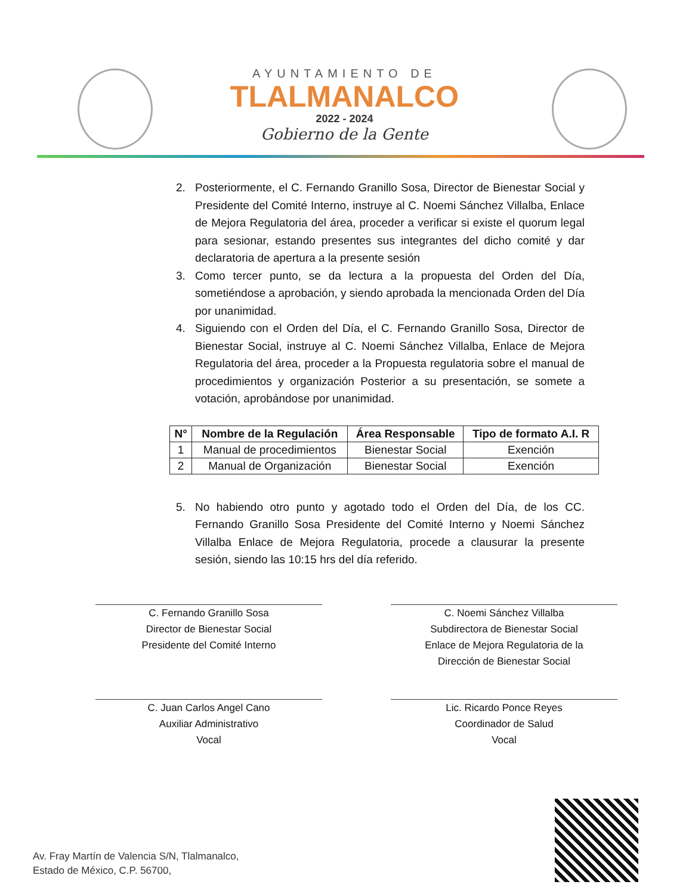AYUNTAMIENTO DE
TLALMANALCO
2022 - 2024
Gobierno de la Gente
2. Posteriormente, el C. Fernando Granillo Sosa, Director de Bienestar Social y Presidente del Comité Interno, instruye al C. Noemi Sánchez Villalba, Enlace de Mejora Regulatoria del área, proceder a verificar si existe el quorum legal para sesionar, estando presentes sus integrantes del dicho comité y dar declaratoria de apertura a la presente sesión
3. Como tercer punto, se da lectura a la propuesta del Orden del Día, sometiéndose a aprobación, y siendo aprobada la mencionada Orden del Día por unanimidad.
4. Siguiendo con el Orden del Día, el C. Fernando Granillo Sosa, Director de Bienestar Social, instruye al C. Noemi Sánchez Villalba, Enlace de Mejora Regulatoria del área, proceder a la Propuesta regulatoria sobre el manual de procedimientos y organización Posterior a su presentación, se somete a votación, aprobándose por unanimidad.
| N° | Nombre de la Regulación | Área Responsable | Tipo de formato A.I. R |
| --- | --- | --- | --- |
| 1 | Manual de procedimientos | Bienestar Social | Exención |
| 2 | Manual de Organización | Bienestar Social | Exención |
5. No habiendo otro punto y agotado todo el Orden del Día, de los CC. Fernando Granillo Sosa Presidente del Comité Interno y Noemi Sánchez Villalba Enlace de Mejora Regulatoria, procede a clausurar la presente sesión, siendo las 10:15 hrs del día referido.
C. Fernando Granillo Sosa
Director de Bienestar Social
Presidente del Comité Interno
C. Noemi Sánchez Villalba
Subdirectora de Bienestar Social
Enlace de Mejora Regulatoria de la
Dirección de Bienestar Social
C. Juan Carlos Angel Cano
Auxiliar Administrativo
Vocal
Lic. Ricardo Ponce Reyes
Coordinador de Salud
Vocal
Av. Fray Martín de Valencia S/N, Tlalmanalco,
Estado de México, C.P. 56700,